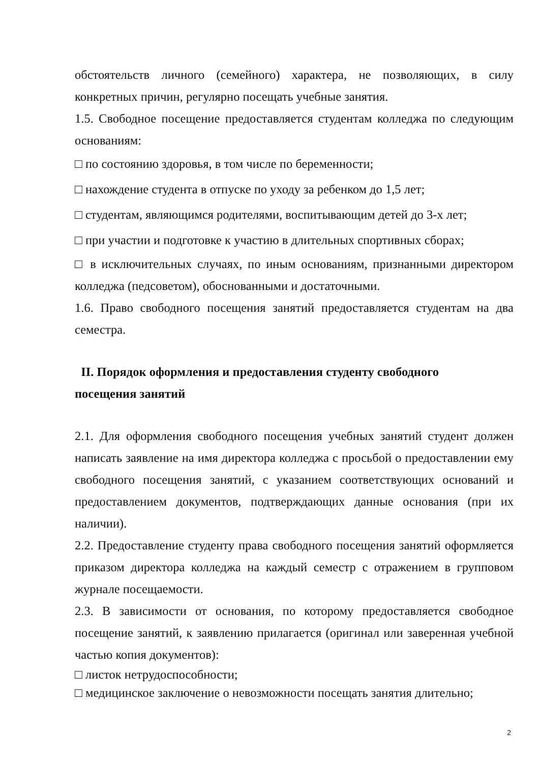обстоятельств личного (семейного) характера, не позволяющих, в силу конкретных причин, регулярно посещать учебные занятия.
1.5. Свободное посещение предоставляется студентам колледжа по следующим основаниям:
□ по состоянию здоровья, в том числе по беременности;
□ нахождение студента в отпуске по уходу за ребенком до 1,5 лет;
□ студентам, являющимся родителями, воспитывающим детей до 3-х лет;
□ при участии и подготовке к участию в длительных спортивных сборах;
□ в исключительных случаях, по иным основаниям, признанными директором колледжа (педсоветом), обоснованными и достаточными.
1.6. Право свободного посещения занятий предоставляется студентам на два семестра.
II. Порядок оформления и предоставления студенту свободного
посещения занятий
2.1. Для оформления свободного посещения учебных занятий студент должен написать заявление на имя директора колледжа с просьбой о предоставлении ему свободного посещения занятий, с указанием соответствующих оснований и предоставлением документов, подтверждающих данные основания (при их наличии).
2.2. Предоставление студенту права свободного посещения занятий оформляется приказом директора колледжа на каждый семестр с отражением в групповом журнале посещаемости.
2.3. В зависимости от основания, по которому предоставляется свободное посещение занятий, к заявлению прилагается (оригинал или заверенная учебной частью копия документов):
□ листок нетрудоспособности;
□ медицинское заключение о невозможности посещать занятия длительно;
2